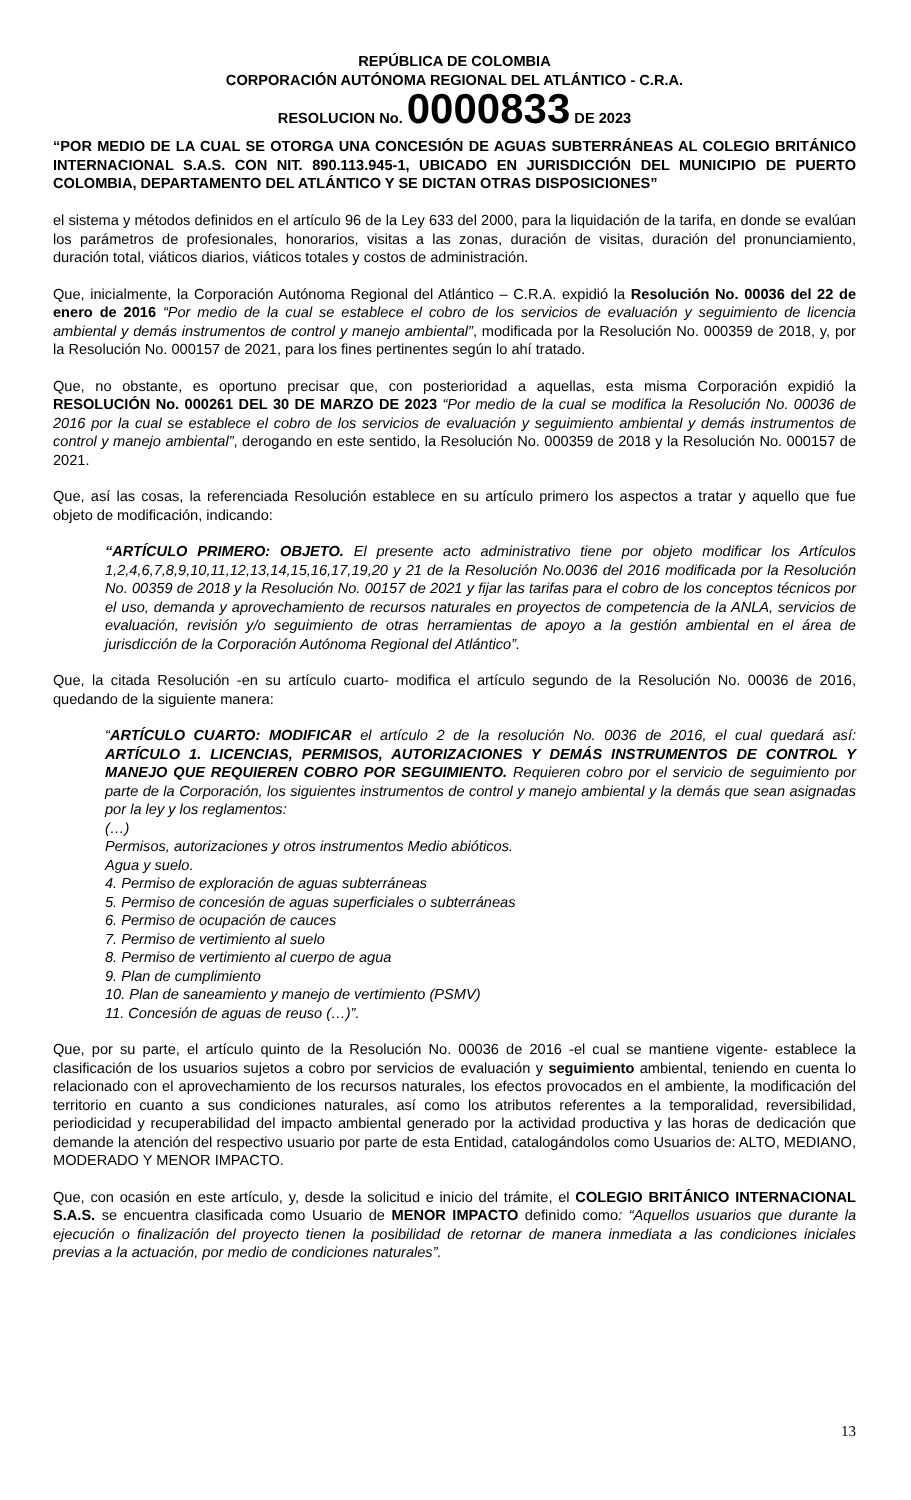REPÚBLICA DE COLOMBIA
CORPORACIÓN AUTÓNOMA REGIONAL DEL ATLÁNTICO - C.R.A.
RESOLUCION No. 0000833 DE 2023
“POR MEDIO DE LA CUAL SE OTORGA UNA CONCESIÓN DE AGUAS SUBTERRÁNEAS AL COLEGIO BRITÁNICO INTERNACIONAL S.A.S. CON NIT. 890.113.945-1, UBICADO EN JURISDICCIÓN DEL MUNICIPIO DE PUERTO COLOMBIA, DEPARTAMENTO DEL ATLÁNTICO Y SE DICTAN OTRAS DISPOSICIONES”
el sistema y métodos definidos en el artículo 96 de la Ley 633 del 2000, para la liquidación de la tarifa, en donde se evalúan los parámetros de profesionales, honorarios, visitas a las zonas, duración de visitas, duración del pronunciamiento, duración total, viáticos diarios, viáticos totales y costos de administración.
Que, inicialmente, la Corporación Autónoma Regional del Atlántico – C.R.A. expidió la Resolución No. 00036 del 22 de enero de 2016 “Por medio de la cual se establece el cobro de los servicios de evaluación y seguimiento de licencia ambiental y demás instrumentos de control y manejo ambiental”, modificada por la Resolución No. 000359 de 2018, y, por la Resolución No. 000157 de 2021, para los fines pertinentes según lo ahí tratado.
Que, no obstante, es oportuno precisar que, con posterioridad a aquellas, esta misma Corporación expidió la RESOLUCIÓN No. 000261 DEL 30 DE MARZO DE 2023 “Por medio de la cual se modifica la Resolución No. 00036 de 2016 por la cual se establece el cobro de los servicios de evaluación y seguimiento ambiental y demás instrumentos de control y manejo ambiental”, derogando en este sentido, la Resolución No. 000359 de 2018 y la Resolución No. 000157 de 2021.
Que, así las cosas, la referenciada Resolución establece en su artículo primero los aspectos a tratar y aquello que fue objeto de modificación, indicando:
“ARTÍCULO PRIMERO: OBJETO. El presente acto administrativo tiene por objeto modificar los Artículos 1,2,4,6,7,8,9,10,11,12,13,14,15,16,17,19,20 y 21 de la Resolución No.0036 del 2016 modificada por la Resolución No. 00359 de 2018 y la Resolución No. 00157 de 2021 y fijar las tarifas para el cobro de los conceptos técnicos por el uso, demanda y aprovechamiento de recursos naturales en proyectos de competencia de la ANLA, servicios de evaluación, revisión y/o seguimiento de otras herramientas de apoyo a la gestión ambiental en el área de jurisdicción de la Corporación Autónoma Regional del Atlántico”.
Que, la citada Resolución -en su artículo cuarto- modifica el artículo segundo de la Resolución No. 00036 de 2016, quedando de la siguiente manera:
“ARTÍCULO CUARTO: MODIFICAR el artículo 2 de la resolución No. 0036 de 2016, el cual quedará así: ARTÍCULO 1. LICENCIAS, PERMISOS, AUTORIZACIONES Y DEMÁS INSTRUMENTOS DE CONTROL Y MANEJO QUE REQUIEREN COBRO POR SEGUIMIENTO. Requieren cobro por el servicio de seguimiento por parte de la Corporación, los siguientes instrumentos de control y manejo ambiental y la demás que sean asignadas por la ley y los reglamentos:
(…)
Permisos, autorizaciones y otros instrumentos Medio abióticos.
Agua y suelo.
4. Permiso de exploración de aguas subterráneas
5. Permiso de concesión de aguas superficiales o subterráneas
6. Permiso de ocupación de cauces
7. Permiso de vertimiento al suelo
8. Permiso de vertimiento al cuerpo de agua
9. Plan de cumplimiento
10. Plan de saneamiento y manejo de vertimiento (PSMV)
11. Concesión de aguas de reuso (…)”.
Que, por su parte, el artículo quinto de la Resolución No. 00036 de 2016 -el cual se mantiene vigente- establece la clasificación de los usuarios sujetos a cobro por servicios de evaluación y seguimiento ambiental, teniendo en cuenta lo relacionado con el aprovechamiento de los recursos naturales, los efectos provocados en el ambiente, la modificación del territorio en cuanto a sus condiciones naturales, así como los atributos referentes a la temporalidad, reversibilidad, periodicidad y recuperabilidad del impacto ambiental generado por la actividad productiva y las horas de dedicación que demande la atención del respectivo usuario por parte de esta Entidad, catalogándolos como Usuarios de: ALTO, MEDIANO, MODERADO Y MENOR IMPACTO.
Que, con ocasión en este artículo, y, desde la solicitud e inicio del trámite, el COLEGIO BRITÁNICO INTERNACIONAL S.A.S. se encuentra clasificada como Usuario de MENOR IMPACTO definido como: “Aquellos usuarios que durante la ejecución o finalización del proyecto tienen la posibilidad de retornar de manera inmediata a las condiciones iniciales previas a la actuación, por medio de condiciones naturales”.
13